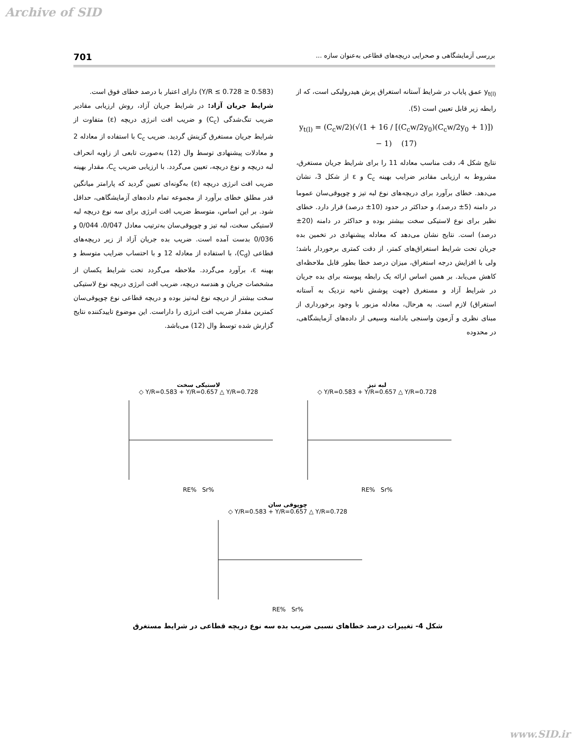Archive of SID
بررسی آزمایشگاهی و صحرایی دریچه‌های قطاعی به‌عنوان سازه ... 701
y<sub>t(l)</sub> عمق پایاب در شرایط آستانه استغراق پرش هیدرولیکی است، که از رابطه زیر قابل تعیین است (5).
y<sub>t(l)</sub> = (C<sub>c</sub>w/2)(√(1 + 16 / [(C<sub>c</sub>w/2y<sub>0</sub>)(C<sub>c</sub>w/2y<sub>0</sub> + 1)]) − 1) (17)
نتایج شکل 4، دقت مناسب معادله 11 را برای شرایط جریان مستغرق، مشروط به ارزیابی مقادیر ضرایب بهینه C<sub>c</sub> و ε از شکل 3، نشان می‌دهد. خطای برآورد برای دریچه‌های نوع لبه تیز و چوپوقی‌سان عموما در دامنه (5± درصد)، و حداکثر در حدود (10± درصد) قرار دارد. خطای نظیر برای نوع لاستیکی سخت بیشتر بوده و حداکثر در دامنه (20± درصد) است. نتایج نشان می‌دهد که معادله پیشنهادی در تخمین بده جریان تحت شرایط استغراق‌های کمتر، از دقت کمتری برخوردار باشد؛ ولی با افزایش درجه استغراق، میزان درصد خطا بطور قابل ملاحظه‌ای کاهش می‌یابد. بر همین اساس ارائه یک رابطه پیوسته برای بده جریان در شرایط آزاد و مستغرق (جهت پوشش ناحیه نزدیک به آستانه استغراق) لازم است. به هرحال، معادله مزبور با وجود برخورداری از مبنای نظری و آزمون واسنجی بادامنه وسیعی از داده‌های آزمایشگاهی، در محدوده
(0.583 ≤ Y/R ≤ 0.728) دارای اعتبار با درصد خطای فوق است.
شرایط جریان آزاد: در شرایط جریان آزاد، روش ارزیابی مقادیر ضریب تنگ‌شدگی (C<sub>c</sub>) و ضریب افت انرژی دریچه (ε) متفاوت از شرایط جریان مستغرق گزینش گردید. ضریب C<sub>c</sub> با استفاده از معادله 2 و معادلات پیشنهادی توسط وال (12) به‌صورت تابعی از زاویه انحراف لبه دریچه و نوع دریچه، تعیین می‌گردد. با ارزیابی ضریب C<sub>c</sub>، مقدار بهینه ضریب افت انرژی دریچه (ε) به‌گونه‌ای تعیین گردید که پارامتر میانگین قدر مطلق خطای برآورد از مجموعه تمام داده‌های آزمایشگاهی، حداقل شود. بر این اساس، متوسط ضریب افت انرژی برای سه نوع دریچه لبه لاستیکی سخت، لبه تیز و چوپوقی‌سان به‌ترتیب معادل 0/047، 0/044 و 0/036 بدست آمده است. ضریب بده جریان آزاد از زیر دریچه‌های قطاعی (C<sub>d</sub>)، با استفاده از معادله 12 و با احتساب ضرایب متوسط و بهینه ε، برآورد می‌گردد. ملاحظه می‌گردد تحت شرایط یکسان از مشخصات جریان و هندسه دریچه، ضریب افت انرژی دریچه نوع لاستیکی سخت بیشتر از دریچه نوع لبه‌تیز بوده و دریچه قطاعی نوع چوپوقی‌سان کمترین مقدار ضریب افت انرژی را داراست. این موضوع تاییدکننده نتایج گزارش شده توسط وال (12) می‌باشد.
لبه تیز
◇ Y/R=0.583 + Y/R=0.657 △ Y/R=0.728
RE% Sr%
لاستیکی سخت
◇ Y/R=0.583 + Y/R=0.657 △ Y/R=0.728
RE% Sr%
چوپوقی سان
◇ Y/R=0.583 + Y/R=0.657 △ Y/R=0.728
RE% Sr%
شکل 4- تغییرات درصد خطاهای نسبی ضریب بده سه نوع دریچه قطاعی در شرایط مستغرق
www.SID.ir